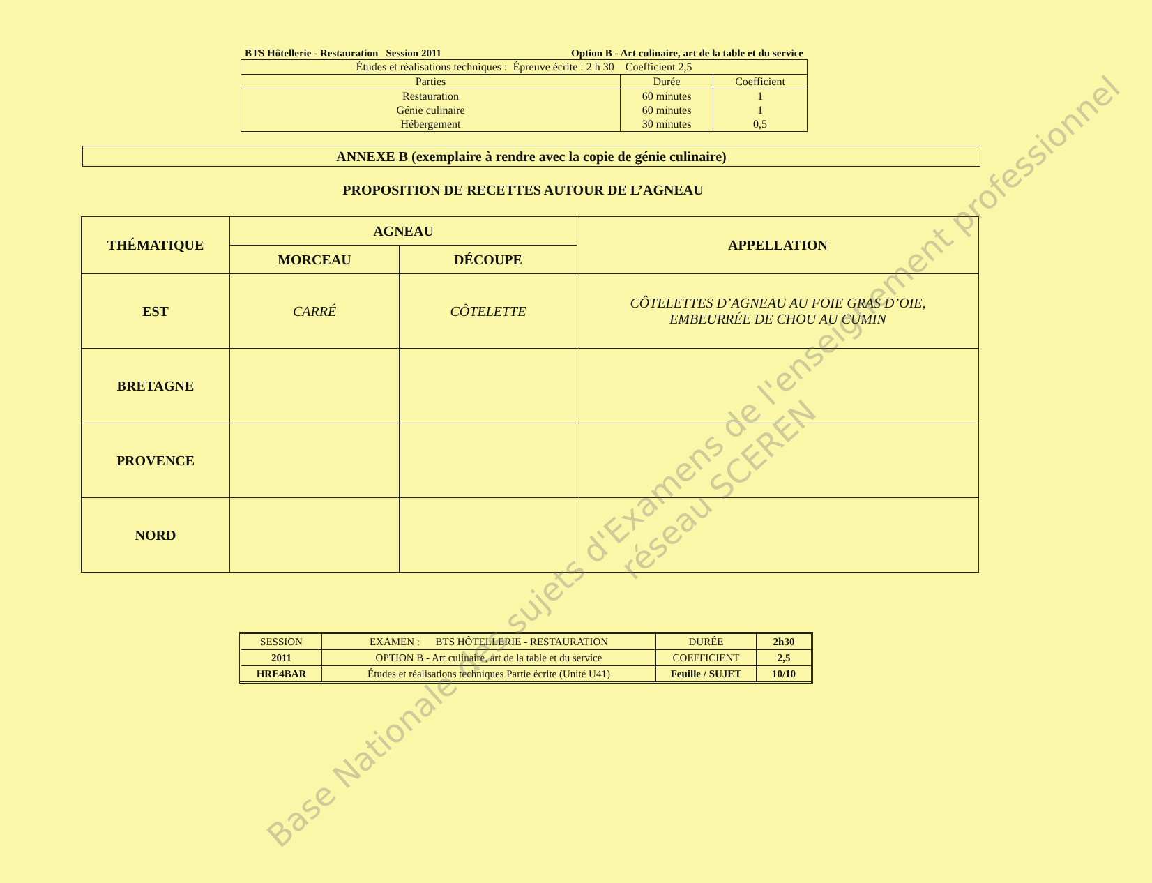BTS Hôtellerie - Restauration Session 2011 Option B - Art culinaire, art de la table et du service
| Études et réalisations techniques : Épreuve écrite : 2 h 30 Coefficient 2,5 | | |
| Parties | Durée | Coefficient |
| Restauration Génie culinaire Hébergement | 60 minutes 60 minutes 30 minutes | 1 1 0,5 |
ANNEXE B (exemplaire à rendre avec la copie de génie culinaire)
PROPOSITION DE RECETTES AUTOUR DE L’AGNEAU
| THÉMATIQUE | AGNEAU | | APPELLATION |
| --- | --- | --- | --- |
| | MORCEAU | DÉCOUPE | |
| EST | CARRÉ | CÔTELETTE | CÔTELETTES D’AGNEAU AU FOIE GRAS D’OIE, EMBEURRÉE DE CHOU AU CUMIN |
| BRETAGNE | | | |
| PROVENCE | | | |
| NORD | | | |
| SESSION | EXAMEN : BTS HÔTELLERIE - RESTAURATION | DURÉE | 2h30 |
| 2011 | OPTION B - Art culinaire, art de la table et du service | COEFFICIENT | 2,5 |
| HRE4BAR | Études et réalisations techniques Partie écrite (Unité U41) | Feuille / SUJET | 10/10 |
Base Nationale des sujets d'Examens de l'enseignement professionnel
réseau SCEREN